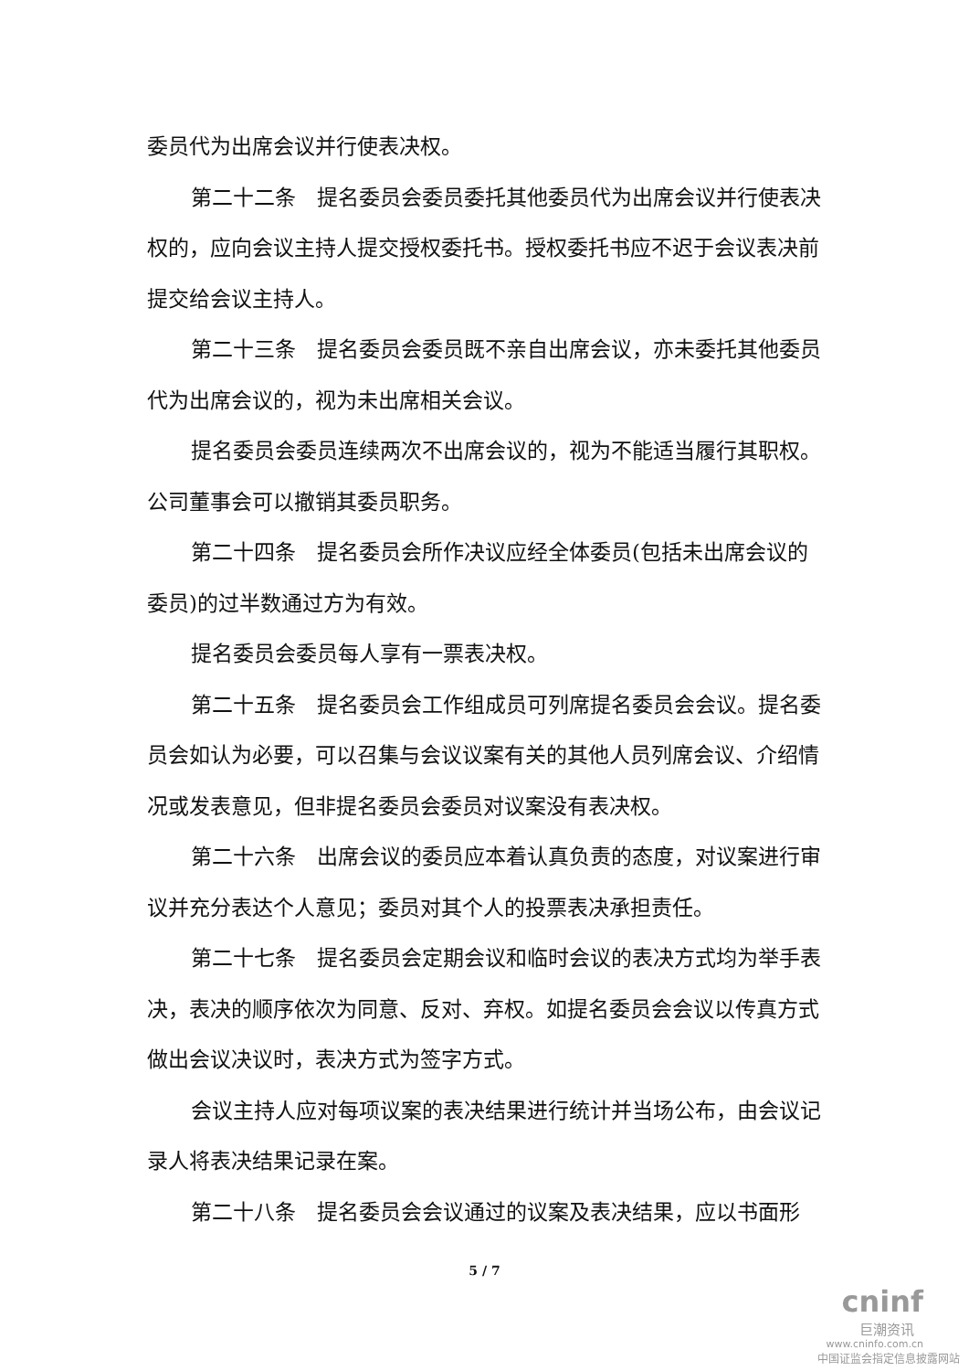委员代为出席会议并行使表决权。
第二十二条　提名委员会委员委托其他委员代为出席会议并行使表决权的，应向会议主持人提交授权委托书。授权委托书应不迟于会议表决前提交给会议主持人。
第二十三条　提名委员会委员既不亲自出席会议，亦未委托其他委员代为出席会议的，视为未出席相关会议。
提名委员会委员连续两次不出席会议的，视为不能适当履行其职权。公司董事会可以撤销其委员职务。
第二十四条　提名委员会所作决议应经全体委员(包括未出席会议的委员)的过半数通过方为有效。
提名委员会委员每人享有一票表决权。
第二十五条　提名委员会工作组成员可列席提名委员会会议。提名委员会如认为必要，可以召集与会议议案有关的其他人员列席会议、介绍情况或发表意见，但非提名委员会委员对议案没有表决权。
第二十六条　出席会议的委员应本着认真负责的态度，对议案进行审议并充分表达个人意见；委员对其个人的投票表决承担责任。
第二十七条　提名委员会定期会议和临时会议的表决方式均为举手表决，表决的顺序依次为同意、反对、弃权。如提名委员会会议以传真方式做出会议决议时，表决方式为签字方式。
会议主持人应对每项议案的表决结果进行统计并当场公布，由会议记录人将表决结果记录在案。
第二十八条　提名委员会会议通过的议案及表决结果，应以书面形
5 / 7
cninf
巨潮资讯
www.cninfo.com.cn
中国证监会指定信息披露网站